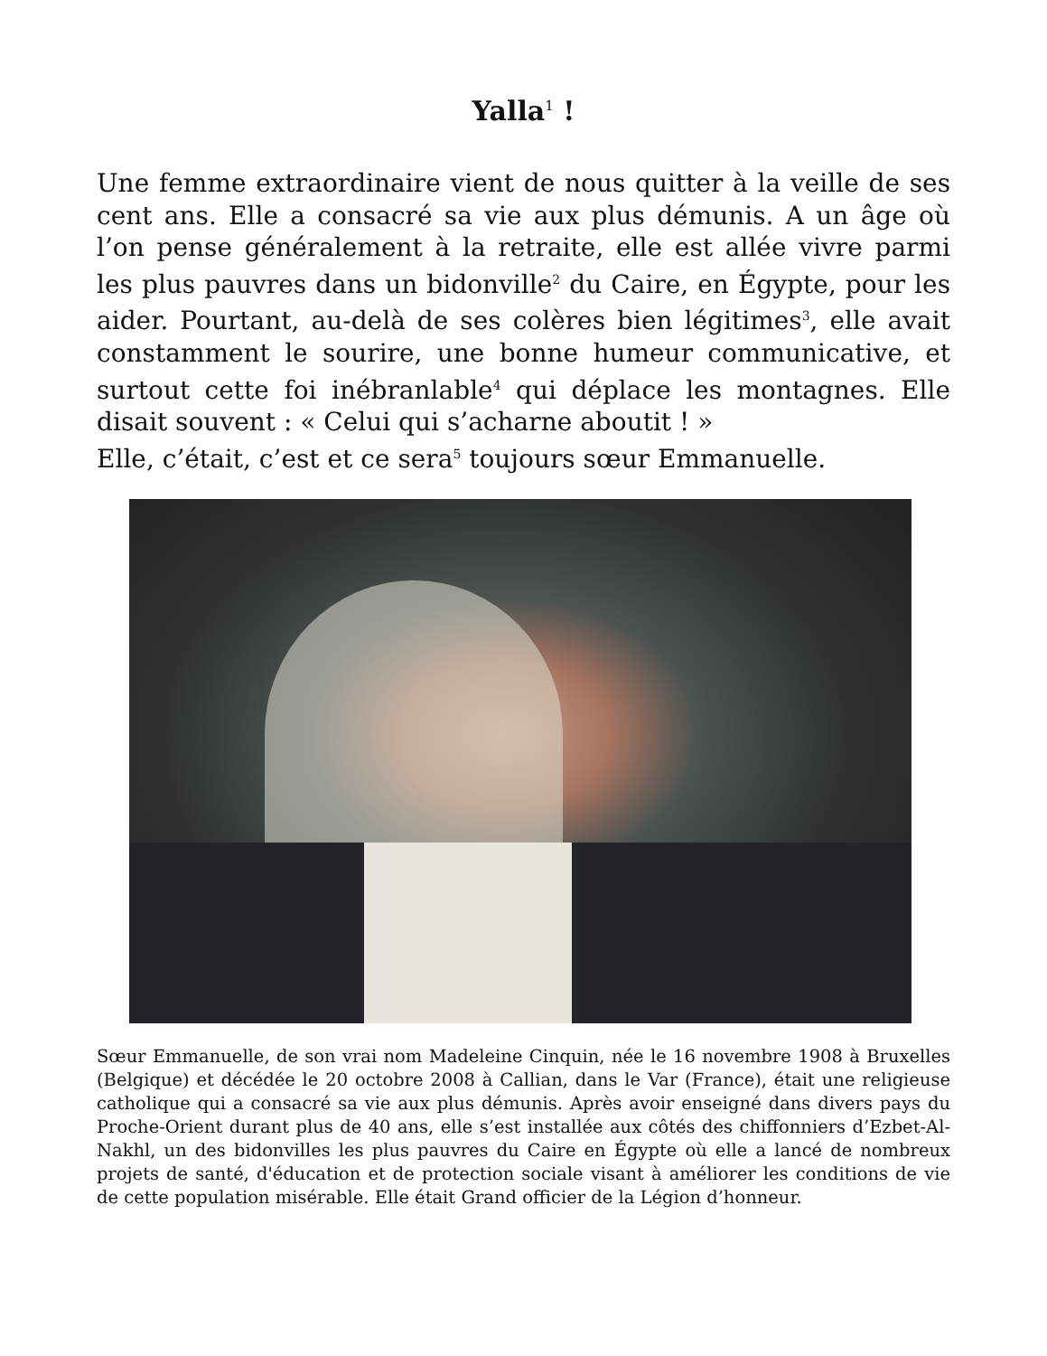Yalla<sup>1</sup> !
Une femme extraordinaire vient de nous quitter à la veille de ses cent ans. Elle a consacré sa vie aux plus démunis. A un âge où l’on pense généralement à la retraite, elle est allée vivre parmi les plus pauvres dans un bidonville<sup>2</sup> du Caire, en Égypte, pour les aider. Pourtant, au-delà de ses colères bien légitimes<sup>3</sup>, elle avait constamment le sourire, une bonne humeur communicative, et surtout cette foi inébranlable<sup>4</sup> qui déplace les montagnes. Elle disait souvent : « Celui qui s’acharne aboutit ! »
Elle, c’était, c’est et ce sera<sup>5</sup> toujours sœur Emmanuelle.
Sœur Emmanuelle, de son vrai nom Madeleine Cinquin, née le 16 novembre 1908 à Bruxelles (Belgique) et décédée le 20 octobre 2008 à Callian, dans le Var (France), était une religieuse catholique qui a consacré sa vie aux plus démunis. Après avoir enseigné dans divers pays du Proche-Orient durant plus de 40 ans, elle s’est installée aux côtés des chiffonniers d’Ezbet-Al-Nakhl, un des bidonvilles les plus pauvres du Caire en Égypte où elle a lancé de nombreux projets de santé, d'éducation et de protection sociale visant à améliorer les conditions de vie de cette population misérable. Elle était Grand officier de la Légion d’honneur.